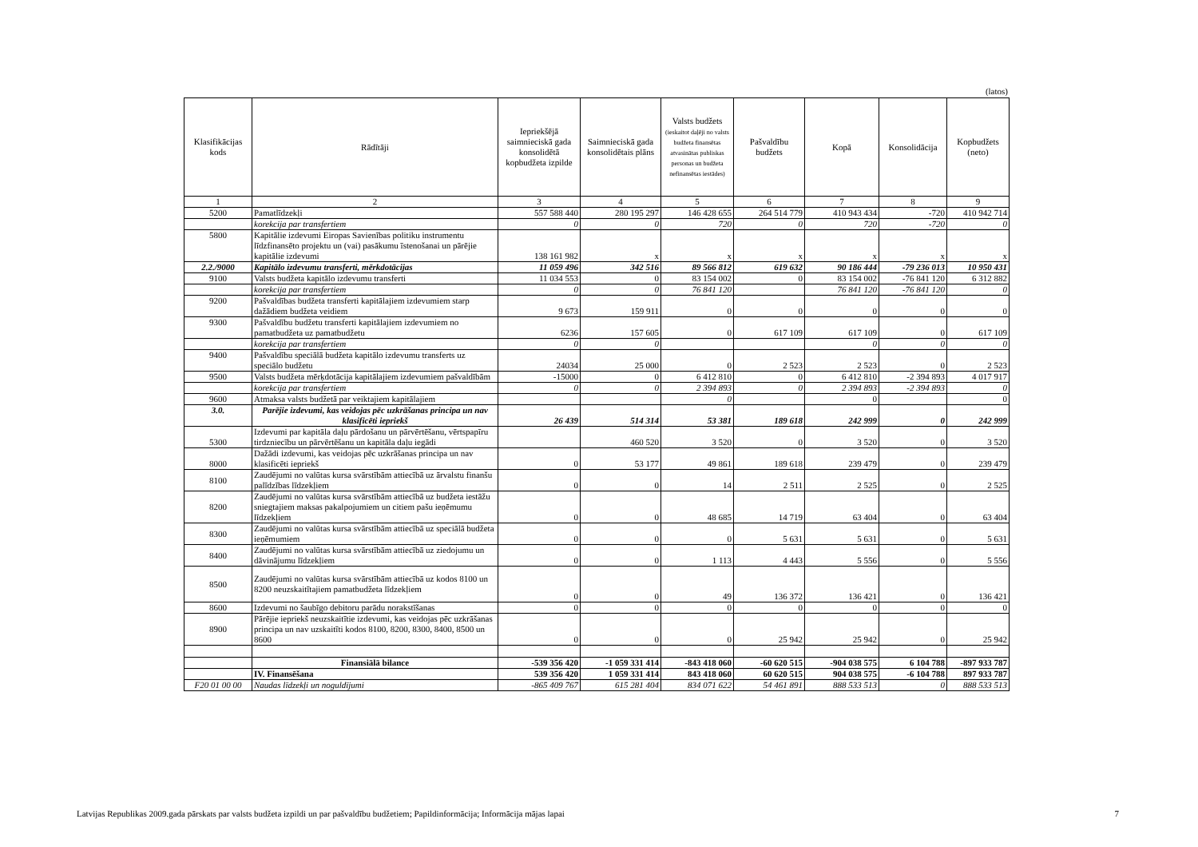(latos)
| Klasifikācijas kods | Rādītāji | Iepriekšējā saimnieciskā gada konsolidētā kopbudžeta izpilde | Saimnieciskā gada konsolidētais plāns | Valsts budžets (ieskaitot daļēji no valsts budžeta finansētas atvasinātas publiskas personas un budžeta nefinansētas iestādes) | Pašvaldību budžets | Kopā | Konsolidācija | Kopbudžets (neto) |
| --- | --- | --- | --- | --- | --- | --- | --- | --- |
| 1 | 2 | 3 | 4 | 5 | 6 | 7 | 8 | 9 |
| 5200 | Pamatlīdzekļi | 557 588 440 | 280 195 297 | 146 428 655 | 264 514 779 | 410 943 434 | -720 | 410 942 714 |
| | korekcija par transfertiem | 0 | 0 | 720 | 0 | 720 | -720 | 0 |
| 5800 | Kapitālie izdevumi Eiropas Savienības politiku instrumentu līdzfinansēto projektu un (vai) pasākumu īstenošanai un pārējie kapitālie izdevumi | 138 161 982 | x | x | x | x | x | x |
| 2.2./9000 | Kapitālo izdevumu transferti, mērkdotācijas | 11 059 496 | 342 516 | 89 566 812 | 619 632 | 90 186 444 | -79 236 013 | 10 950 431 |
| 9100 | Valsts budžeta kapitālo izdevumu transferti | 11 034 553 | 0 | 83 154 002 | 0 | 83 154 002 | -76 841 120 | 6 312 882 |
| | korekcija par transfertiem | 0 | 0 | 76 841 120 | | 76 841 120 | -76 841 120 | 0 |
| 9200 | Pašvaldības budžeta transferti kapitālajiem izdevumiem starp dažādiem budžeta veidiem | 9 673 | 159 911 | 0 | 0 | 0 | 0 | 0 |
| 9300 | Pašvaldību budžetu transferti kapitālajiem izdevumiem no pamatbudžeta uz pamatbudžetu | 6236 | 157 605 | 0 | 617 109 | 617 109 | 0 | 617 109 |
| | korekcija par transfertiem | 0 | 0 | | | 0 | 0 | 0 |
| 9400 | Pašvaldību speciālā budžeta kapitālo izdevumu transferts uz speciālo budžetu | 24034 | 25 000 | 0 | 2 523 | 2 523 | 0 | 2 523 |
| 9500 | Valsts budžeta mērķdotācija kapitālajiem izdevumiem pašvaldībām | -15000 | 0 | 6 412 810 | 0 | 6 412 810 | -2 394 893 | 4 017 917 |
| | korekcija par transfertiem | 0 | 0 | 2 394 893 | 0 | 2 394 893 | -2 394 893 | 0 |
| 9600 | Atmaksa valsts budžetā par veiktajiem kapitālajiem | | | 0 | | 0 | | 0 |
| 3.0. | Parējie izdevumi, kas veidojas pēc uzkrāšanas principa un nav klasificēti iepriekš | 26 439 | 514 314 | 53 381 | 189 618 | 242 999 | 0 | 242 999 |
| 5300 | Izdevumi par kapitāla daļu pārdošanu un pārvērtēšanu, vērtspapīru tirdzniecību un pārvērtēšanu un kapitāla daļu iegādi | | 460 520 | 3 520 | 0 | 3 520 | 0 | 3 520 |
| 8000 | Dažādi izdevumi, kas veidojas pēc uzkrāšanas principa un nav klasificēti iepriekš | 0 | 53 177 | 49 861 | 189 618 | 239 479 | 0 | 239 479 |
| 8100 | Zaudējumi no valūtas kursa svārstībām attiecībā uz ārvalstu finanšu palīdzības līdzekļiem | 0 | 0 | 14 | 2 511 | 2 525 | 0 | 2 525 |
| 8200 | Zaudējumi no valūtas kursa svārstībām attiecībā uz budžeta iestāžu sniegtajiem maksas pakalpojumiem un citiem pašu ieņēmumu līdzekļiem | 0 | 0 | 48 685 | 14 719 | 63 404 | 0 | 63 404 |
| 8300 | Zaudējumi no valūtas kursa svārstībām attiecībā uz speciālā budžeta ieņēmumiem | 0 | 0 | 0 | 5 631 | 5 631 | 0 | 5 631 |
| 8400 | Zaudējumi no valūtas kursa svārstībām attiecībā uz ziedojumu un dāvinājumu līdzekļiem | 0 | 0 | 1 113 | 4 443 | 5 556 | 0 | 5 556 |
| 8500 | Zaudējumi no valūtas kursa svārstībām attiecībā uz kodos 8100 un 8200 neuzskaitītajiem pamatbudžeta līdzekļiem | 0 | 0 | 49 | 136 372 | 136 421 | 0 | 136 421 |
| 8600 | Izdevumi no šaubīgo debitoru parādu norakstīšanas | 0 | 0 | 0 | 0 | 0 | 0 | 0 |
| 8900 | Pārējie iepriekš neuzskaitītie izdevumi, kas veidojas pēc uzkrāšanas principa un nav uzskaitīti kodos 8100, 8200, 8300, 8400, 8500 un 8600 | 0 | 0 | 0 | 25 942 | 25 942 | 0 | 25 942 |
| | Finansiālā bilance | -539 356 420 | -1 059 331 414 | -843 418 060 | -60 620 515 | -904 038 575 | 6 104 788 | -897 933 787 |
| | IV. Finansēšana | 539 356 420 | 1 059 331 414 | 843 418 060 | 60 620 515 | 904 038 575 | -6 104 788 | 897 933 787 |
| F20 01 00 00 | Naudas līdzekļi un noguldījumi | -865 409 767 | 615 281 404 | 834 071 622 | 54 461 891 | 888 533 513 | 0 | 888 533 513 |
Latvijas Republikas 2009.gada pārskats par valsts budžeta izpildi un par pašvaldību budžetiem; Papildinformācija; Informācija mājas lapai 7